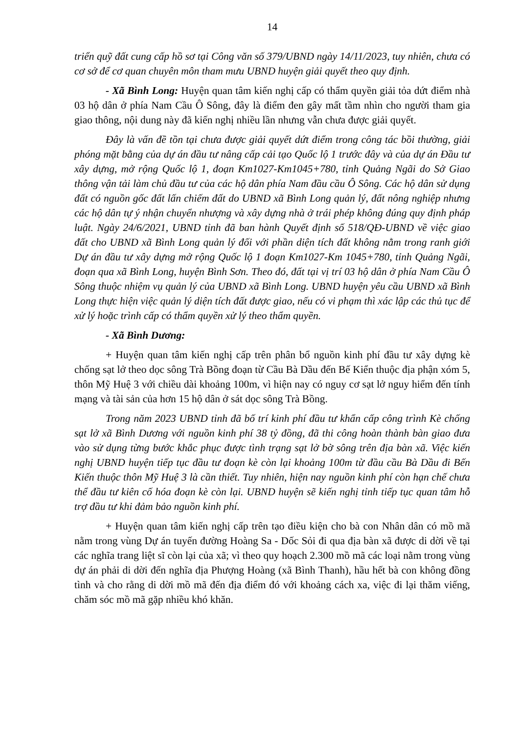14
triển quỹ đất cung cấp hồ sơ tại Công văn số 379/UBND ngày 14/11/2023, tuy nhiên, chưa có cơ sở để cơ quan chuyên môn tham mưu UBND huyện giải quyết theo quy định.
- Xã Bình Long: Huyện quan tâm kiến nghị cấp có thẩm quyền giải tỏa dứt điểm nhà 03 hộ dân ở phía Nam Cầu Ô Sông, đây là điểm đen gây mất tầm nhìn cho người tham gia giao thông, nội dung này đã kiến nghị nhiều lần nhưng vẫn chưa được giải quyết.
Đây là vấn đề tồn tại chưa được giải quyết dứt điểm trong công tác bồi thường, giải phóng mặt bằng của dự án đầu tư nâng cấp cải tạo Quốc lộ 1 trước đây và của dự án Đầu tư xây dựng, mở rộng Quốc lộ 1, đoạn Km1027-Km1045+780, tỉnh Quảng Ngãi do Sở Giao thông vận tải làm chủ đầu tư của các hộ dân phía Nam đầu cầu Ô Sông. Các hộ dân sử dụng đất có nguồn gốc đất lấn chiếm đất do UBND xã Bình Long quản lý, đất nông nghiệp nhưng các hộ dân tự ý nhận chuyển nhượng và xây dựng nhà ở trái phép không đúng quy định pháp luật. Ngày 24/6/2021, UBND tỉnh đã ban hành Quyết định số 518/QĐ-UBND về việc giao đất cho UBND xã Bình Long quản lý đối với phần diện tích đất không nằm trong ranh giới Dự án đầu tư xây dựng mở rộng Quốc lộ 1 đoạn Km1027-Km 1045+780, tỉnh Quảng Ngãi, đoạn qua xã Bình Long, huyện Bình Sơn. Theo đó, đất tại vị trí 03 hộ dân ở phía Nam Cầu Ô Sông thuộc nhiệm vụ quản lý của UBND xã Bình Long. UBND huyện yêu cầu UBND xã Bình Long thực hiện việc quản lý diện tích đất được giao, nếu có vi phạm thì xác lập các thủ tục để xử lý hoặc trình cấp có thẩm quyền xử lý theo thẩm quyền.
- Xã Bình Dương:
+ Huyện quan tâm kiến nghị cấp trên phân bổ nguồn kinh phí đầu tư xây dựng kè chống sạt lở theo dọc sông Trà Bồng đoạn từ Cầu Bà Dầu đến Bế Kiển thuộc địa phận xóm 5, thôn Mỹ Huệ 3 với chiều dài khoảng 100m, vì hiện nay có nguy cơ sạt lở nguy hiểm đến tính mạng và tài sản của hơn 15 hộ dân ở sát dọc sông Trà Bồng.
Trong năm 2023 UBND tỉnh đã bố trí kinh phí đầu tư khẩn cấp công trình Kè chống sạt lở xã Bình Dương với nguồn kinh phí 38 tỷ đồng, đã thi công hoàn thành bàn giao đưa vào sử dụng từng bước khắc phục được tình trạng sạt lở bờ sông trên địa bàn xã. Việc kiến nghị UBND huyện tiếp tục đầu tư đoạn kè còn lại khoảng 100m từ đầu cầu Bà Dầu đi Bến Kiến thuộc thôn Mỹ Huệ 3 là cần thiết. Tuy nhiên, hiện nay nguồn kinh phí còn hạn chế chưa thể đầu tư kiên cố hóa đoạn kè còn lại. UBND huyện sẽ kiến nghị tỉnh tiếp tục quan tâm hỗ trợ đầu tư khi đảm bảo nguồn kinh phí.
+ Huyện quan tâm kiến nghị cấp trên tạo điều kiện cho bà con Nhân dân có mồ mã nằm trong vùng Dự án tuyến đường Hoàng Sa - Dốc Sỏi đi qua địa bàn xã được di dời về tại các nghĩa trang liệt sĩ còn lại của xã; vì theo quy hoạch 2.300 mồ mã các loại nằm trong vùng dự án phải di dời đến nghĩa địa Phượng Hoàng (xã Bình Thanh), hầu hết bà con không đồng tình và cho rằng di dời mồ mã đến địa điểm đó với khoảng cách xa, việc đi lại thăm viếng, chăm sóc mồ mã gặp nhiều khó khăn.